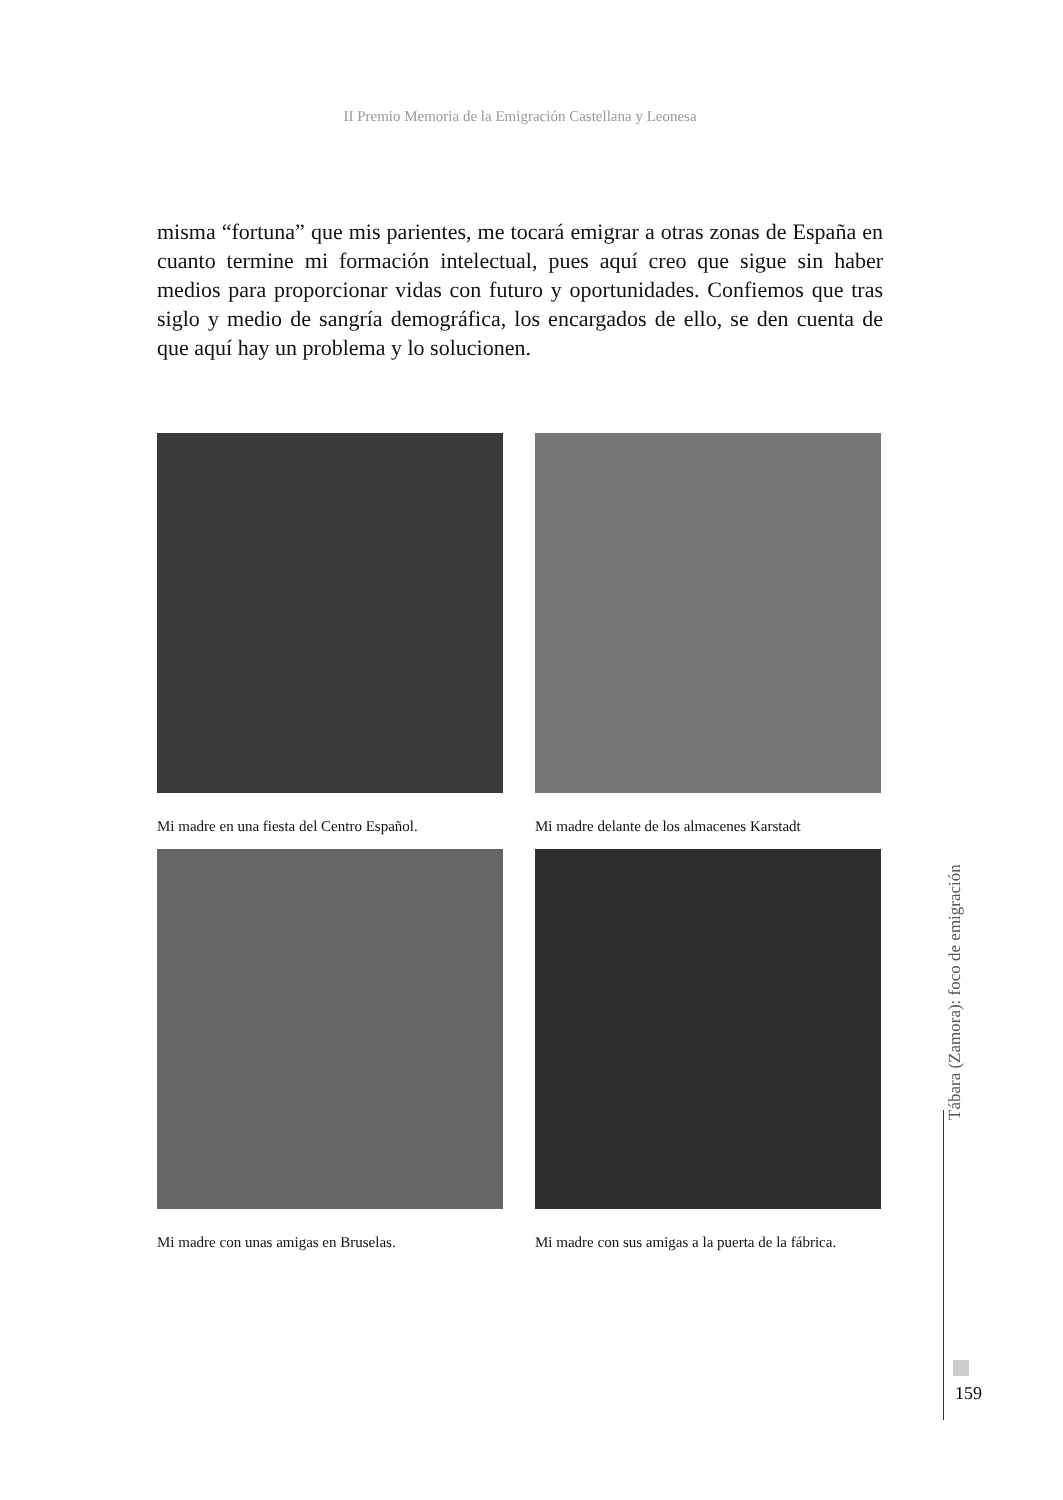II Premio Memoria de la Emigración Castellana y Leonesa
misma “fortuna” que mis parientes, me tocará emigrar a otras zonas de España en cuanto termine mi formación intelectual, pues aquí creo que sigue sin haber medios para proporcionar vidas con futuro y oportunidades. Confiemos que tras siglo y medio de sangría demográfica, los encargados de ello, se den cuenta de que aquí hay un problema y lo solucionen.
Mi madre en una fiesta del Centro Español.
Mi madre delante de los almacenes Karstadt
Mi madre con unas amigas en Bruselas.
Mi madre con sus amigas a la puerta de la fábrica.
Tábara (Zamora): foco de emigración
159